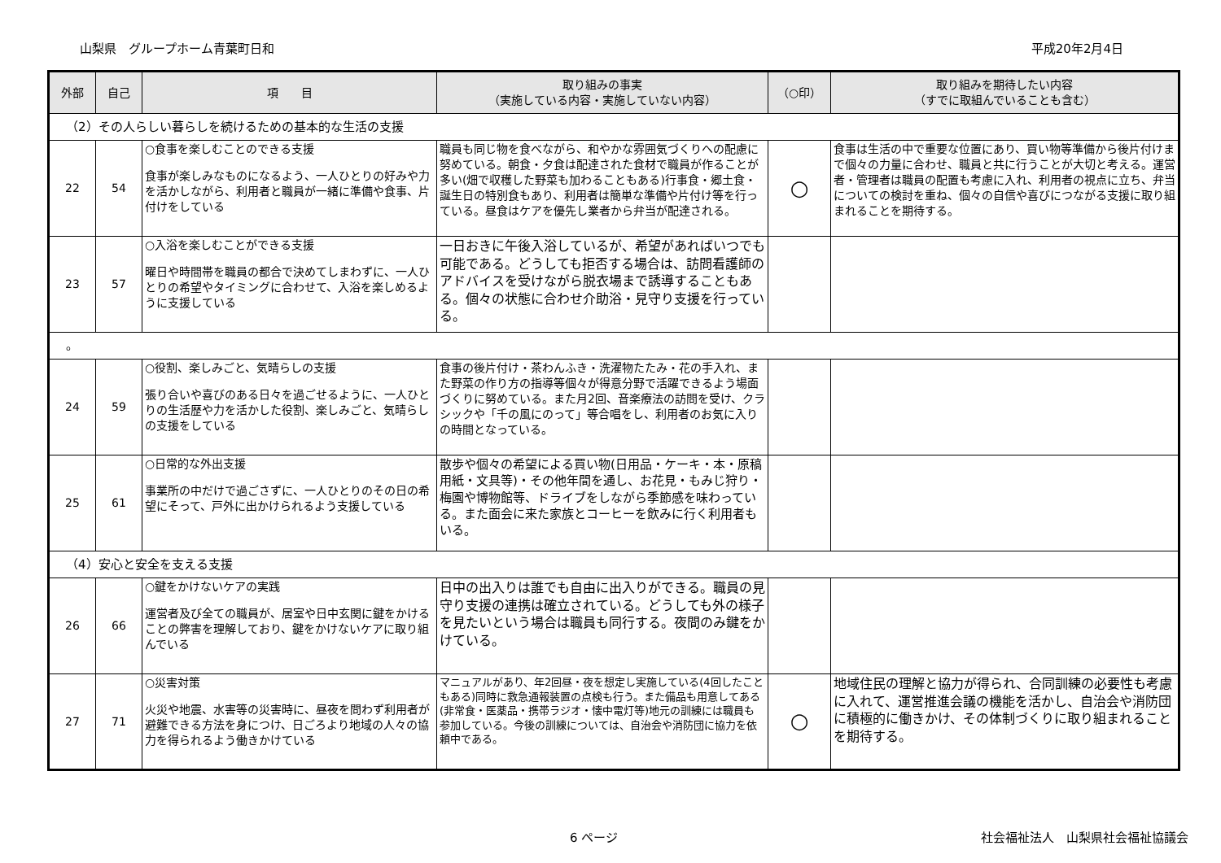山梨県　グループホーム青葉町日和 平成20年2月4日
| 外部 | 自己 | 項 目 | 取り組みの事実 （実施している内容・実施していない内容） | （○印） | 取り組みを期待したい内容 （すでに取組んでいることも含む） |
| --- | --- | --- | --- | --- | --- |
| （2）その人らしい暮らしを続けるための基本的な生活の支援 | | | | | |
| 22 | 54 | ○食事を楽しむことのできる支援 食事が楽しみなものになるよう、一人ひとりの好みや力を活かしながら、利用者と職員が一緒に準備や食事、片付けをしている | 職員も同じ物を食べながら、和やかな雰囲気づくりへの配慮に努めている。朝食・夕食は配達された食材で職員が作ることが多い(畑で収穫した野菜も加わることもある)行事食・郷土食・誕生日の特別食もあり、利用者は簡単な準備や片付け等を行っている。昼食はケアを優先し業者から弁当が配達される。 | ○ | 食事は生活の中で重要な位置にあり、買い物等準備から後片付けまで個々の力量に合わせ、職員と共に行うことが大切と考える。運営者・管理者は職員の配置も考慮に入れ、利用者の視点に立ち、弁当についての検討を重ね、個々の自信や喜びにつながる支援に取り組まれることを期待する。 |
| 23 | 57 | ○入浴を楽しむことができる支援 曜日や時間帯を職員の都合で決めてしまわずに、一人ひとりの希望やタイミングに合わせて、入浴を楽しめるように支援している | 一日おきに午後入浴しているが、希望があればいつでも可能である。どうしても拒否する場合は、訪問看護師のアドバイスを受けながら脱衣場まで誘導することもある。個々の状態に合わせ介助浴・見守り支援を行っている。 | | |
| 。 | | | | | |
| 24 | 59 | ○役割、楽しみごと、気晴らしの支援 張り合いや喜びのある日々を過ごせるように、一人ひとりの生活歴や力を活かした役割、楽しみごと、気晴らしの支援をしている | 食事の後片付け・茶わんふき・洗濯物たたみ・花の手入れ、また野菜の作り方の指導等個々が得意分野で活躍できるよう場面づくりに努めている。また月2回、音楽療法の訪問を受け、クラシックや「千の風にのって」等合唱をし、利用者のお気に入りの時間となっている。 | | |
| 25 | 61 | ○日常的な外出支援 事業所の中だけで過ごさずに、一人ひとりのその日の希望にそって、戸外に出かけられるよう支援している | 散歩や個々の希望による買い物(日用品・ケーキ・本・原稿用紙・文具等)・その他年間を通し、お花見・もみじ狩り・梅園や博物館等、ドライブをしながら季節感を味わっている。また面会に来た家族とコーヒーを飲みに行く利用者もいる。 | | |
| （4）安心と安全を支える支援 | | | | | |
| 26 | 66 | ○鍵をかけないケアの実践 運営者及び全ての職員が、居室や日中玄関に鍵をかけることの弊害を理解しており、鍵をかけないケアに取り組んでいる | 日中の出入りは誰でも自由に出入りができる。職員の見守り支援の連携は確立されている。どうしても外の様子を見たいという場合は職員も同行する。夜間のみ鍵をかけている。 | | |
| 27 | 71 | ○災害対策 火災や地震、水害等の災害時に、昼夜を問わず利用者が避難できる方法を身につけ、日ごろより地域の人々の協力を得られるよう働きかけている | マニュアルがあり、年2回昼・夜を想定し実施している(4回したこともある)同時に救急通報装置の点検も行う。また備品も用意してある(非常食・医薬品・携帯ラジオ・懐中電灯等)地元の訓練には職員も参加している。今後の訓練については、自治会や消防団に協力を依頼中である。 | ○ | 地域住民の理解と協力が得られ、合同訓練の必要性も考慮に入れて、運営推進会議の機能を活かし、自治会や消防団に積極的に働きかけ、その体制づくりに取り組まれることを期待する。 |
6 ページ 社会福祉法人　山梨県社会福祉協議会